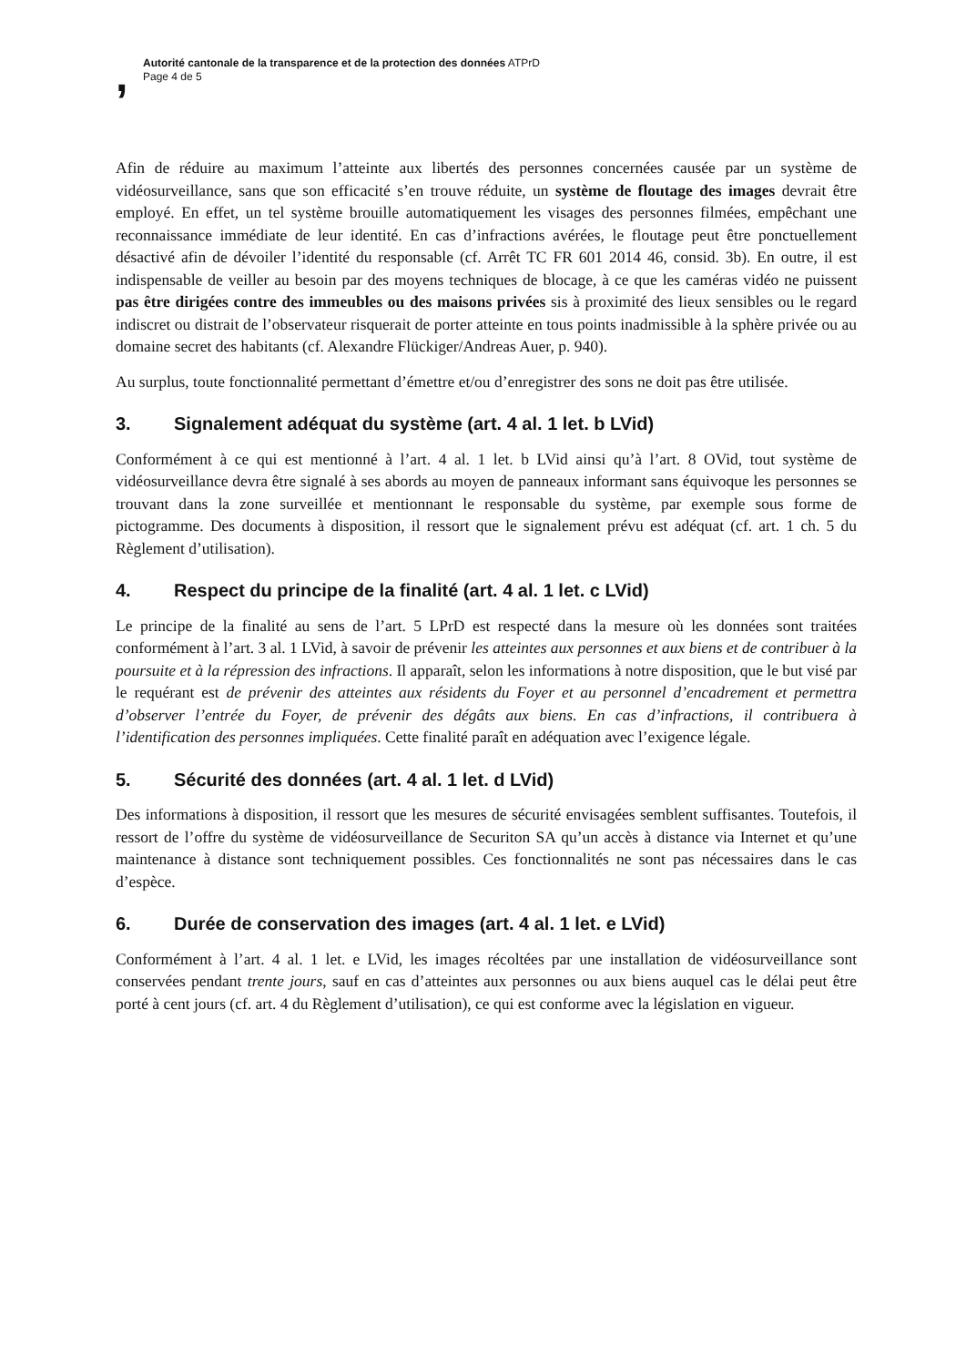,
Autorité cantonale de la transparence et de la protection des données ATPrD
Page 4 de 5
Afin de réduire au maximum l’atteinte aux libertés des personnes concernées causée par un système de vidéosurveillance, sans que son efficacité s’en trouve réduite, un système de floutage des images devrait être employé. En effet, un tel système brouille automatiquement les visages des personnes filmées, empêchant une reconnaissance immédiate de leur identité. En cas d’infractions avérées, le floutage peut être ponctuellement désactivé afin de dévoiler l’identité du responsable (cf. Arrêt TC FR 601 2014 46, consid. 3b). En outre, il est indispensable de veiller au besoin par des moyens techniques de blocage, à ce que les caméras vidéo ne puissent pas être dirigées contre des immeubles ou des maisons privées sis à proximité des lieux sensibles ou le regard indiscret ou distrait de l’observateur risquerait de porter atteinte en tous points inadmissible à la sphère privée ou au domaine secret des habitants (cf. Alexandre Flückiger/Andreas Auer, p. 940).
Au surplus, toute fonctionnalité permettant d’émettre et/ou d’enregistrer des sons ne doit pas être utilisée.
3. Signalement adéquat du système (art. 4 al. 1 let. b LVid)
Conformément à ce qui est mentionné à l’art. 4 al. 1 let. b LVid ainsi qu’à l’art. 8 OVid, tout système de vidéosurveillance devra être signalé à ses abords au moyen de panneaux informant sans équivoque les personnes se trouvant dans la zone surveillée et mentionnant le responsable du système, par exemple sous forme de pictogramme. Des documents à disposition, il ressort que le signalement prévu est adéquat (cf. art. 1 ch. 5 du Règlement d’utilisation).
4. Respect du principe de la finalité (art. 4 al. 1 let. c LVid)
Le principe de la finalité au sens de l’art. 5 LPrD est respecté dans la mesure où les données sont traitées conformément à l’art. 3 al. 1 LVid, à savoir de prévenir les atteintes aux personnes et aux biens et de contribuer à la poursuite et à la répression des infractions. Il apparaît, selon les informations à notre disposition, que le but visé par le requérant est de prévenir des atteintes aux résidents du Foyer et au personnel d’encadrement et permettra d’observer l’entrée du Foyer, de prévenir des dégâts aux biens. En cas d’infractions, il contribuera à l’identification des personnes impliquées. Cette finalité paraît en adéquation avec l’exigence légale.
5. Sécurité des données (art. 4 al. 1 let. d LVid)
Des informations à disposition, il ressort que les mesures de sécurité envisagées semblent suffisantes. Toutefois, il ressort de l’offre du système de vidéosurveillance de Securiton SA qu’un accès à distance via Internet et qu’une maintenance à distance sont techniquement possibles. Ces fonctionnalités ne sont pas nécessaires dans le cas d’espèce.
6. Durée de conservation des images (art. 4 al. 1 let. e LVid)
Conformément à l’art. 4 al. 1 let. e LVid, les images récoltées par une installation de vidéosurveillance sont conservées pendant trente jours, sauf en cas d’atteintes aux personnes ou aux biens auquel cas le délai peut être porté à cent jours (cf. art. 4 du Règlement d’utilisation), ce qui est conforme avec la législation en vigueur.